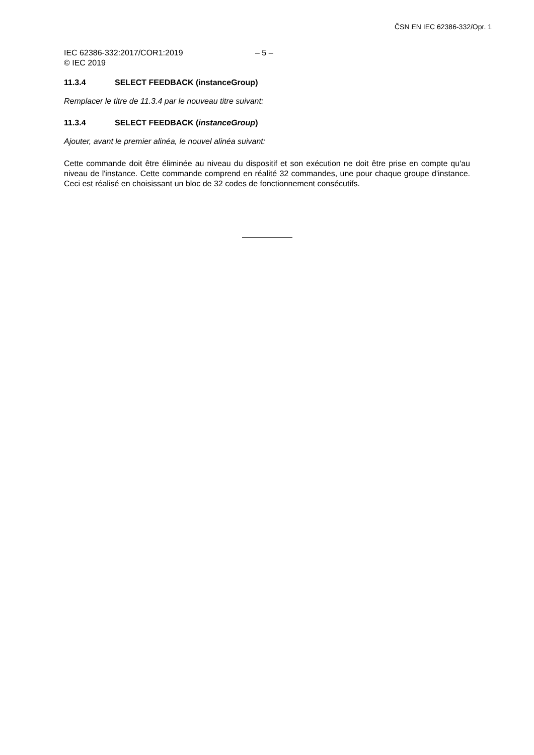ČSN EN IEC 62386-332/Opr. 1
IEC 62386-332:2017/COR1:2019
© IEC 2019
– 5 –
11.3.4 SELECT FEEDBACK (instanceGroup)
Remplacer le titre de 11.3.4 par le nouveau titre suivant:
11.3.4 SELECT FEEDBACK (instanceGroup)
Ajouter, avant le premier alinéa, le nouvel alinéa suivant:
Cette commande doit être éliminée au niveau du dispositif et son exécution ne doit être prise en compte qu'au niveau de l'instance. Cette commande comprend en réalité 32 commandes, une pour chaque groupe d'instance. Ceci est réalisé en choisissant un bloc de 32 codes de fonctionnement consécutifs.